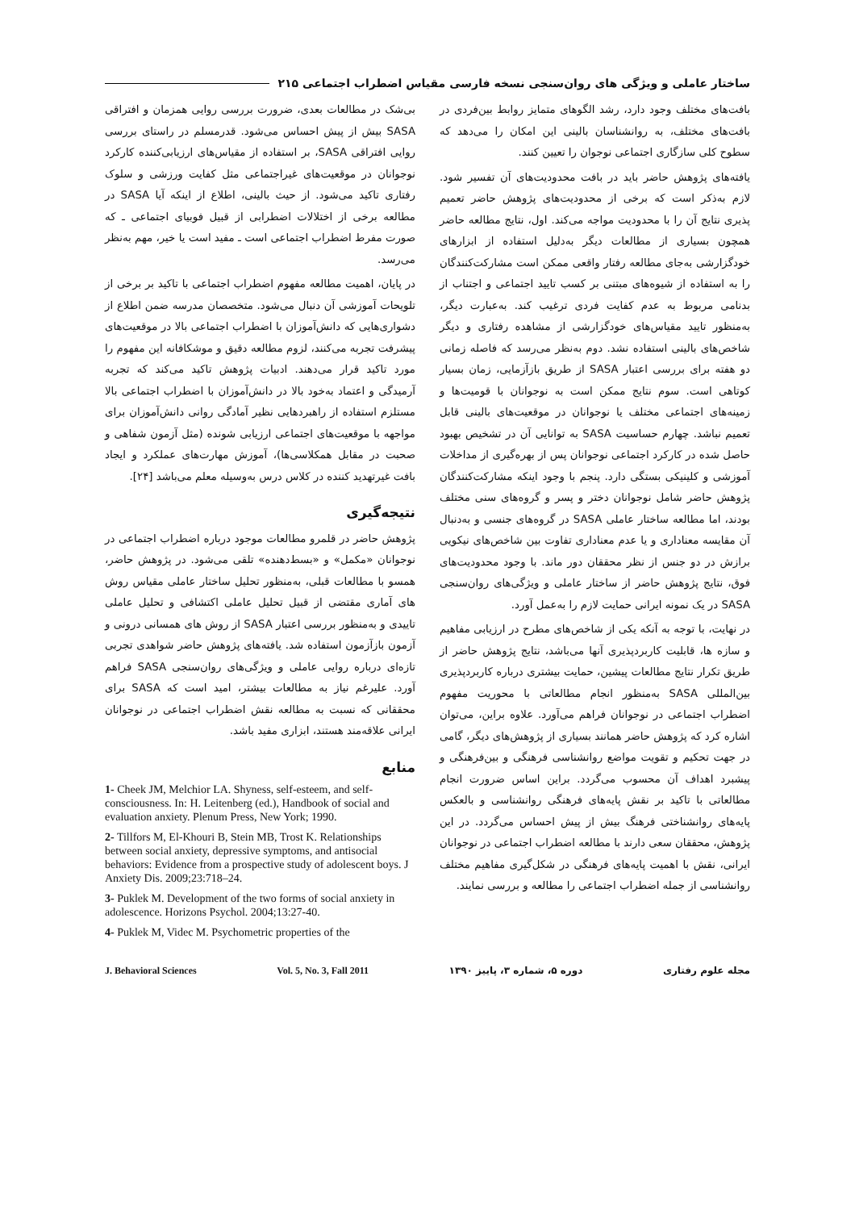ساختار عاملی و ویژگی های روان‌سنجی نسخه فارسی مقیاس اضطراب اجتماعی ۲۱۵
بافت‌های مختلف وجود دارد، رشد الگوهای متمایز روابط بین‌فردی در بافت‌های مختلف، به روانشناسان بالینی این امکان را می‌دهد که سطوح کلی سازگاری اجتماعی نوجوان را تعیین کنند.
یافته‌های پژوهش حاضر باید در بافت محدودیت‌های آن تفسیر شود. لازم به‌ذکر است که برخی از محدودیت‌های پژوهش حاضر تعمیم پذیری نتایج آن را با محدودیت مواجه می‌کند. اول، نتایج مطالعه حاضر همچون بسیاری از مطالعات دیگر به‌دلیل استفاده از ابزارهای خودگزارشی به‌جای مطالعه رفتار واقعی ممکن است مشارکت‌کنندگان را به استفاده از شیوه‌های مبتنی بر کسب تایید اجتماعی و اجتناب از بدنامی مربوط به عدم کفایت فردی ترغیب کند. به‌عبارت دیگر، به‌منظور تایید مقیاس‌های خودگزارشی از مشاهده رفتاری و دیگر شاخص‌های بالینی استفاده نشد. دوم به‌نظر می‌رسد که فاصله زمانی دو هفته برای بررسی اعتبار SASA از طریق بازآزمایی، زمان بسیار کوتاهی است. سوم نتایج ممکن است به نوجوانان با قومیت‌ها و زمینه‌های اجتماعی مختلف یا نوجوانان در موقعیت‌های بالینی قابل تعمیم نباشد. چهارم حساسیت SASA به توانایی آن در تشخیص بهبود حاصل شده در کارکرد اجتماعی نوجوانان پس از بهره‌گیری از مداخلات آموزشی و کلینیکی بستگی دارد. پنجم با وجود اینکه مشارکت‌کنندگان پژوهش حاضر شامل نوجوانان دختر و پسر و گروه‌های سنی مختلف بودند، اما مطالعه ساختار عاملی SASA در گروه‌های جنسی و به‌دنبال آن مقایسه معناداری و یا عدم معناداری تفاوت بین شاخص‌های نیکویی برازش در دو جنس از نظر محققان دور ماند. با وجود محدودیت‌های فوق، نتایج پژوهش حاضر از ساختار عاملی و ویژگی‌های روان‌سنجی SASA در یک نمونه ایرانی حمایت لازم را به‌عمل آورد.
در نهایت، با توجه به آنکه یکی از شاخص‌های مطرح در ارزیابی مفاهیم و سازه ها، قابلیت کاربردپذیری آنها می‌باشد، نتایج پژوهش حاضر از طریق تکرار نتایج مطالعات پیشین، حمایت بیشتری درباره کاربردپذیری بین‌المللی SASA به‌منظور انجام مطالعاتی با محوریت مفهوم اضطراب اجتماعی در نوجوانان فراهم می‌آورد. علاوه براین، می‌توان اشاره کرد که پژوهش حاضر همانند بسیاری از پژوهش‌های دیگر، گامی در جهت تحکیم و تقویت مواضع روانشناسی فرهنگی و بین‌فرهنگی و پیشبرد اهداف آن محسوب می‌گردد. براین اساس ضرورت انجام مطالعاتی با تاکید بر نقش پایه‌های فرهنگی روانشناسی و بالعکس پایه‌های روانشناختی فرهنگ بیش از پیش احساس می‌گردد. در این پژوهش، محققان سعی دارند با مطالعه اضطراب اجتماعی در نوجوانان ایرانی، نقش با اهمیت پایه‌های فرهنگی در شکل‌گیری مفاهیم مختلف روانشناسی از جمله اضطراب اجتماعی را مطالعه و بررسی نمایند.
بی‌شک در مطالعات بعدی، ضرورت بررسی روایی همزمان و افتراقی SASA بیش از پیش احساس می‌شود. قدرمسلم در راستای بررسی روایی افتراقی SASA، بر استفاده از مقیاس‌های ارزیابی‌کننده کارکرد نوجوانان در موقعیت‌های غیراجتماعی مثل کفایت ورزشی و سلوک رفتاری تاکید می‌شود. از حیث بالینی، اطلاع از اینکه آیا SASA در مطالعه برخی از اختلالات اضطرابی از قبیل فوبیای اجتماعی ـ که صورت مفرط اضطراب اجتماعی است ـ مفید است یا خیر، مهم به‌نظر می‌رسد.
در پایان، اهمیت مطالعه مفهوم اضطراب اجتماعی با تاکید بر برخی از تلویحات آموزشی آن دنبال می‌شود. متخصصان مدرسه ضمن اطلاع از دشواری‌هایی که دانش‌آموزان با اضطراب اجتماعی بالا در موقعیت‌های پیشرفت تجربه می‌کنند، لزوم مطالعه دقیق و موشکافانه این مفهوم را مورد تاکید قرار می‌دهند. ادبیات پژوهش تاکید می‌کند که تجربه آرمیدگی و اعتماد به‌خود بالا در دانش‌آموزان با اضطراب اجتماعی بالا مستلزم استفاده از راهبردهایی نظیر آمادگی روانی دانش‌آموزان برای مواجهه با موقعیت‌های اجتماعی ارزیابی شونده (مثل آزمون شفاهی و صحبت در مقابل همکلاسی‌ها)، آموزش مهارت‌های عملکرد و ایجاد بافت غیرتهدید کننده در کلاس درس به‌وسیله معلم می‌باشد [۲۴].
نتیجه‌گیری
پژوهش حاضر در قلمرو مطالعات موجود درباره اضطراب اجتماعی در نوجوانان «مکمل» و «بسط‌دهنده» تلقی می‌شود. در پژوهش حاضر، همسو با مطالعات قبلی، به‌منظور تحلیل ساختار عاملی مقیاس روش های آماری مقتضی از قبیل تحلیل عاملی اکتشافی و تحلیل عاملی تاییدی و به‌منظور بررسی اعتبار SASA از روش های همسانی درونی و آزمون بازآزمون استفاده شد. یافته‌های پژوهش حاضر شواهدی تجربی تازه‌ای درباره روایی عاملی و ویژگی‌های روان‌سنجی SASA فراهم آورد. علیرغم نیاز به مطالعات بیشتر، امید است که SASA برای محققانی که نسبت به مطالعه نقش اضطراب اجتماعی در نوجوانان ایرانی علاقه‌مند هستند، ابزاری مفید باشد.
منابع
1- Cheek JM, Melchior LA. Shyness, self-esteem, and self-consciousness. In: H. Leitenberg (ed.), Handbook of social and evaluation anxiety. Plenum Press, New York; 1990.
2- Tillfors M, El-Khouri B, Stein MB, Trost K. Relationships between social anxiety, depressive symptoms, and antisocial behaviors: Evidence from a prospective study of adolescent boys. J Anxiety Dis. 2009;23:718–24.
3- Puklek M. Development of the two forms of social anxiety in adolescence. Horizons Psychol. 2004;13:27-40.
4- Puklek M, Videc M. Psychometric properties of the
مجله علوم رفتاری دوره ۵، شماره ۳، پاییز ۱۳۹۰ Vol. 5, No. 3, Fall 2011 J. Behavioral Sciences